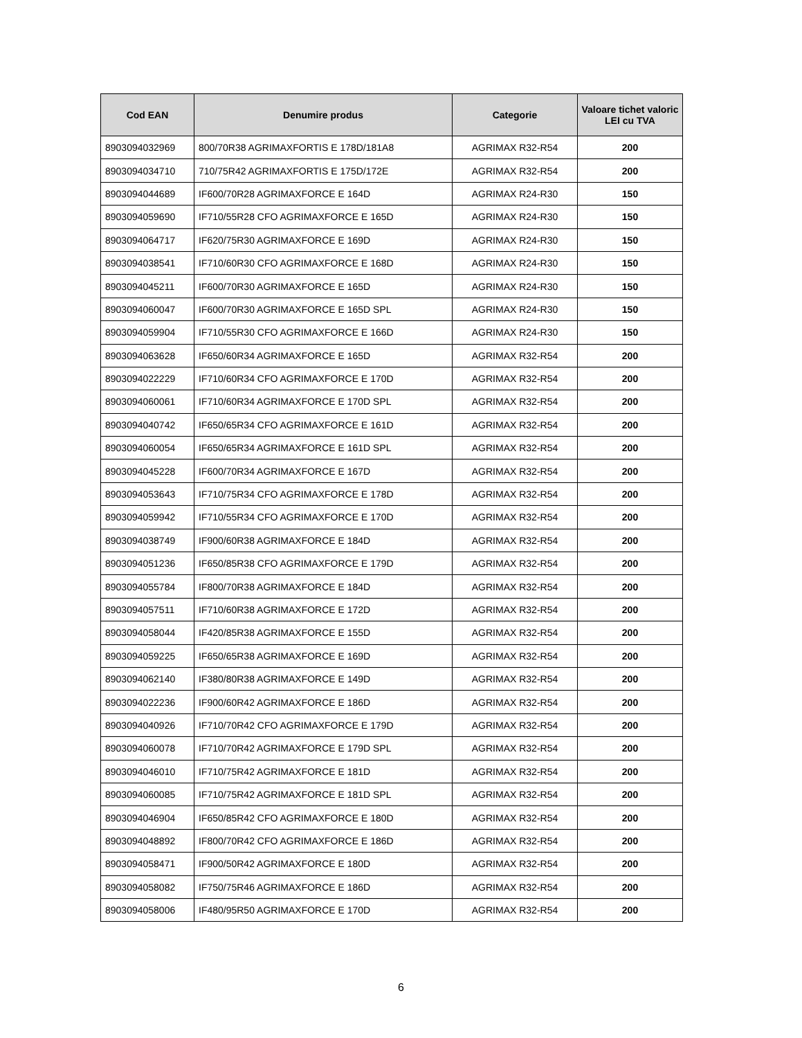| Cod EAN | Denumire produs | Categorie | Valoare tichet valoric LEI cu TVA |
| --- | --- | --- | --- |
| 8903094032969 | 800/70R38 AGRIMAXFORTIS E 178D/181A8 | AGRIMAX R32-R54 | 200 |
| 8903094034710 | 710/75R42 AGRIMAXFORTIS E 175D/172E | AGRIMAX R32-R54 | 200 |
| 8903094044689 | IF600/70R28 AGRIMAXFORCE E 164D | AGRIMAX R24-R30 | 150 |
| 8903094059690 | IF710/55R28 CFO AGRIMAXFORCE E 165D | AGRIMAX R24-R30 | 150 |
| 8903094064717 | IF620/75R30 AGRIMAXFORCE E 169D | AGRIMAX R24-R30 | 150 |
| 8903094038541 | IF710/60R30 CFO AGRIMAXFORCE E 168D | AGRIMAX R24-R30 | 150 |
| 8903094045211 | IF600/70R30 AGRIMAXFORCE E 165D | AGRIMAX R24-R30 | 150 |
| 8903094060047 | IF600/70R30 AGRIMAXFORCE E 165D SPL | AGRIMAX R24-R30 | 150 |
| 8903094059904 | IF710/55R30 CFO AGRIMAXFORCE E 166D | AGRIMAX R24-R30 | 150 |
| 8903094063628 | IF650/60R34 AGRIMAXFORCE E 165D | AGRIMAX R32-R54 | 200 |
| 8903094022229 | IF710/60R34 CFO AGRIMAXFORCE E 170D | AGRIMAX R32-R54 | 200 |
| 8903094060061 | IF710/60R34 AGRIMAXFORCE E 170D SPL | AGRIMAX R32-R54 | 200 |
| 8903094040742 | IF650/65R34 CFO AGRIMAXFORCE E 161D | AGRIMAX R32-R54 | 200 |
| 8903094060054 | IF650/65R34 AGRIMAXFORCE E 161D SPL | AGRIMAX R32-R54 | 200 |
| 8903094045228 | IF600/70R34 AGRIMAXFORCE E 167D | AGRIMAX R32-R54 | 200 |
| 8903094053643 | IF710/75R34 CFO AGRIMAXFORCE E 178D | AGRIMAX R32-R54 | 200 |
| 8903094059942 | IF710/55R34 CFO AGRIMAXFORCE E 170D | AGRIMAX R32-R54 | 200 |
| 8903094038749 | IF900/60R38 AGRIMAXFORCE E 184D | AGRIMAX R32-R54 | 200 |
| 8903094051236 | IF650/85R38 CFO AGRIMAXFORCE E 179D | AGRIMAX R32-R54 | 200 |
| 8903094055784 | IF800/70R38 AGRIMAXFORCE E 184D | AGRIMAX R32-R54 | 200 |
| 8903094057511 | IF710/60R38 AGRIMAXFORCE E 172D | AGRIMAX R32-R54 | 200 |
| 8903094058044 | IF420/85R38 AGRIMAXFORCE E 155D | AGRIMAX R32-R54 | 200 |
| 8903094059225 | IF650/65R38 AGRIMAXFORCE E 169D | AGRIMAX R32-R54 | 200 |
| 8903094062140 | IF380/80R38 AGRIMAXFORCE E 149D | AGRIMAX R32-R54 | 200 |
| 8903094022236 | IF900/60R42 AGRIMAXFORCE E 186D | AGRIMAX R32-R54 | 200 |
| 8903094040926 | IF710/70R42 CFO AGRIMAXFORCE E 179D | AGRIMAX R32-R54 | 200 |
| 8903094060078 | IF710/70R42 AGRIMAXFORCE E 179D SPL | AGRIMAX R32-R54 | 200 |
| 8903094046010 | IF710/75R42 AGRIMAXFORCE E 181D | AGRIMAX R32-R54 | 200 |
| 8903094060085 | IF710/75R42 AGRIMAXFORCE E 181D SPL | AGRIMAX R32-R54 | 200 |
| 8903094046904 | IF650/85R42 CFO AGRIMAXFORCE E 180D | AGRIMAX R32-R54 | 200 |
| 8903094048892 | IF800/70R42 CFO AGRIMAXFORCE E 186D | AGRIMAX R32-R54 | 200 |
| 8903094058471 | IF900/50R42 AGRIMAXFORCE E 180D | AGRIMAX R32-R54 | 200 |
| 8903094058082 | IF750/75R46 AGRIMAXFORCE E 186D | AGRIMAX R32-R54 | 200 |
| 8903094058006 | IF480/95R50 AGRIMAXFORCE E 170D | AGRIMAX R32-R54 | 200 |
6